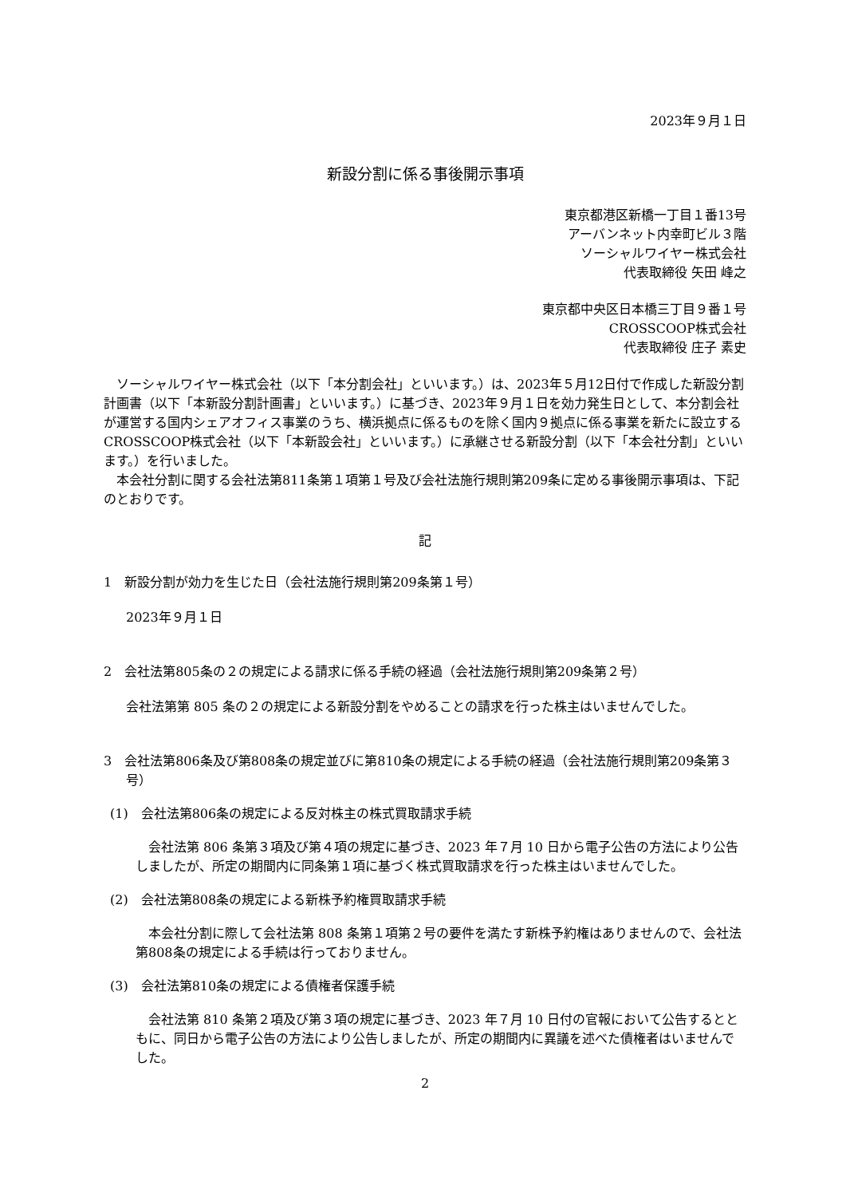2023年９月１日
新設分割に係る事後開示事項
東京都港区新橋一丁目１番13号
アーバンネット内幸町ビル３階
ソーシャルワイヤー株式会社
代表取締役 矢田 峰之
東京都中央区日本橋三丁目９番１号
CROSSCOOP株式会社
代表取締役 庄子 素史
ソーシャルワイヤー株式会社（以下「本分割会社」といいます。）は、2023年５月12日付で作成した新設分割計画書（以下「本新設分割計画書」といいます。）に基づき、2023年９月１日を効力発生日として、本分割会社が運営する国内シェアオフィス事業のうち、横浜拠点に係るものを除く国内９拠点に係る事業を新たに設立するCROSSCOOP株式会社（以下「本新設会社」といいます。）に承継させる新設分割（以下「本会社分割」といいます。）を行いました。
本会社分割に関する会社法第811条第１項第１号及び会社法施行規則第209条に定める事後開示事項は、下記のとおりです。
記
1　新設分割が効力を生じた日（会社法施行規則第209条第１号）
2023年９月１日
2　会社法第805条の２の規定による請求に係る手続の経過（会社法施行規則第209条第２号）
会社法第第 805 条の２の規定による新設分割をやめることの請求を行った株主はいませんでした。
3　会社法第806条及び第808条の規定並びに第810条の規定による手続の経過（会社法施行規則第209条第３号）
(1)　会社法第806条の規定による反対株主の株式買取請求手続
会社法第 806 条第３項及び第４項の規定に基づき、2023 年７月 10 日から電子公告の方法により公告しましたが、所定の期間内に同条第１項に基づく株式買取請求を行った株主はいませんでした。
(2)　会社法第808条の規定による新株予約権買取請求手続
本会社分割に際して会社法第 808 条第１項第２号の要件を満たす新株予約権はありませんので、会社法第808条の規定による手続は行っておりません。
(3)　会社法第810条の規定による債権者保護手続
会社法第 810 条第２項及び第３項の規定に基づき、2023 年７月 10 日付の官報において公告するとともに、同日から電子公告の方法により公告しましたが、所定の期間内に異議を述べた債権者はいませんでした。
2